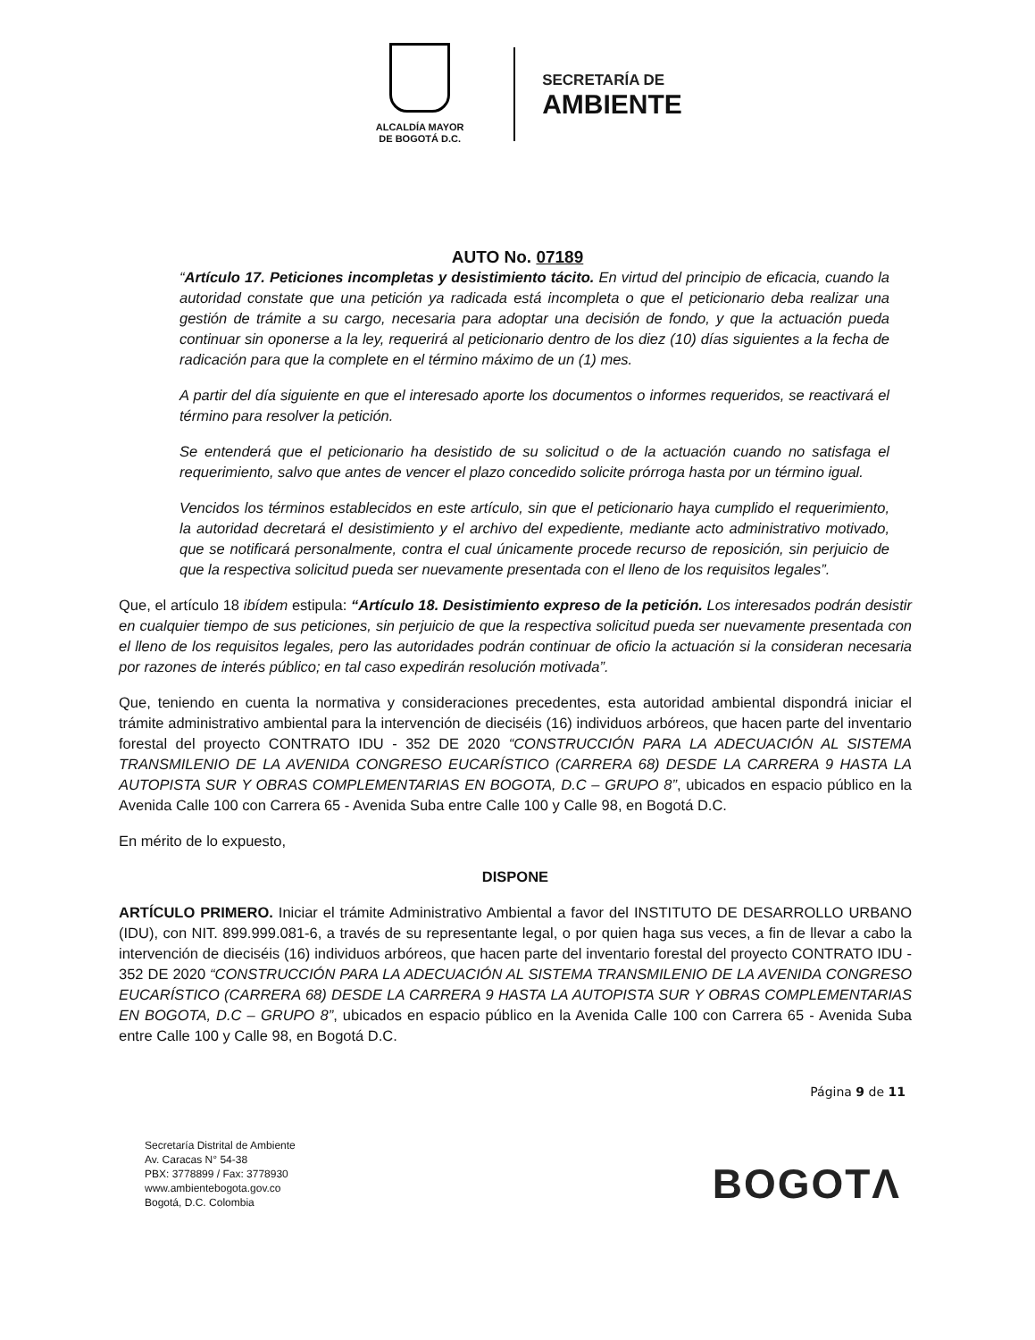ALCALDÍA MAYOR
DE BOGOTÁ D.C.
SECRETARÍA DE
AMBIENTE
AUTO No. 07189
“Artículo 17. Peticiones incompletas y desistimiento tácito. En virtud del principio de eficacia, cuando la autoridad constate que una petición ya radicada está incompleta o que el peticionario deba realizar una gestión de trámite a su cargo, necesaria para adoptar una decisión de fondo, y que la actuación pueda continuar sin oponerse a la ley, requerirá al peticionario dentro de los diez (10) días siguientes a la fecha de radicación para que la complete en el término máximo de un (1) mes.
A partir del día siguiente en que el interesado aporte los documentos o informes requeridos, se reactivará el término para resolver la petición.
Se entenderá que el peticionario ha desistido de su solicitud o de la actuación cuando no satisfaga el requerimiento, salvo que antes de vencer el plazo concedido solicite prórroga hasta por un término igual.
Vencidos los términos establecidos en este artículo, sin que el peticionario haya cumplido el requerimiento, la autoridad decretará el desistimiento y el archivo del expediente, mediante acto administrativo motivado, que se notificará personalmente, contra el cual únicamente procede recurso de reposición, sin perjuicio de que la respectiva solicitud pueda ser nuevamente presentada con el lleno de los requisitos legales”.
Que, el artículo 18 ibídem estipula: “Artículo 18. Desistimiento expreso de la petición. Los interesados podrán desistir en cualquier tiempo de sus peticiones, sin perjuicio de que la respectiva solicitud pueda ser nuevamente presentada con el lleno de los requisitos legales, pero las autoridades podrán continuar de oficio la actuación si la consideran necesaria por razones de interés público; en tal caso expedirán resolución motivada”.
Que, teniendo en cuenta la normativa y consideraciones precedentes, esta autoridad ambiental dispondrá iniciar el trámite administrativo ambiental para la intervención de dieciséis (16) individuos arbóreos, que hacen parte del inventario forestal del proyecto CONTRATO IDU - 352 DE 2020 “CONSTRUCCIÓN PARA LA ADECUACIÓN AL SISTEMA TRANSMILENIO DE LA AVENIDA CONGRESO EUCARÍSTICO (CARRERA 68) DESDE LA CARRERA 9 HASTA LA AUTOPISTA SUR Y OBRAS COMPLEMENTARIAS EN BOGOTA, D.C – GRUPO 8”, ubicados en espacio público en la Avenida Calle 100 con Carrera 65 - Avenida Suba entre Calle 100 y Calle 98, en Bogotá D.C.
En mérito de lo expuesto,
DISPONE
ARTÍCULO PRIMERO. Iniciar el trámite Administrativo Ambiental a favor del INSTITUTO DE DESARROLLO URBANO (IDU), con NIT. 899.999.081-6, a través de su representante legal, o por quien haga sus veces, a fin de llevar a cabo la intervención de dieciséis (16) individuos arbóreos, que hacen parte del inventario forestal del proyecto CONTRATO IDU - 352 DE 2020 “CONSTRUCCIÓN PARA LA ADECUACIÓN AL SISTEMA TRANSMILENIO DE LA AVENIDA CONGRESO EUCARÍSTICO (CARRERA 68) DESDE LA CARRERA 9 HASTA LA AUTOPISTA SUR Y OBRAS COMPLEMENTARIAS EN BOGOTA, D.C – GRUPO 8”, ubicados en espacio público en la Avenida Calle 100 con Carrera 65 - Avenida Suba entre Calle 100 y Calle 98, en Bogotá D.C.
Página 9 de 11
Secretaría Distrital de Ambiente
Av. Caracas N° 54-38
PBX: 3778899 / Fax: 3778930
www.ambientebogota.gov.co
Bogotá, D.C. Colombia
BOGOTΛ